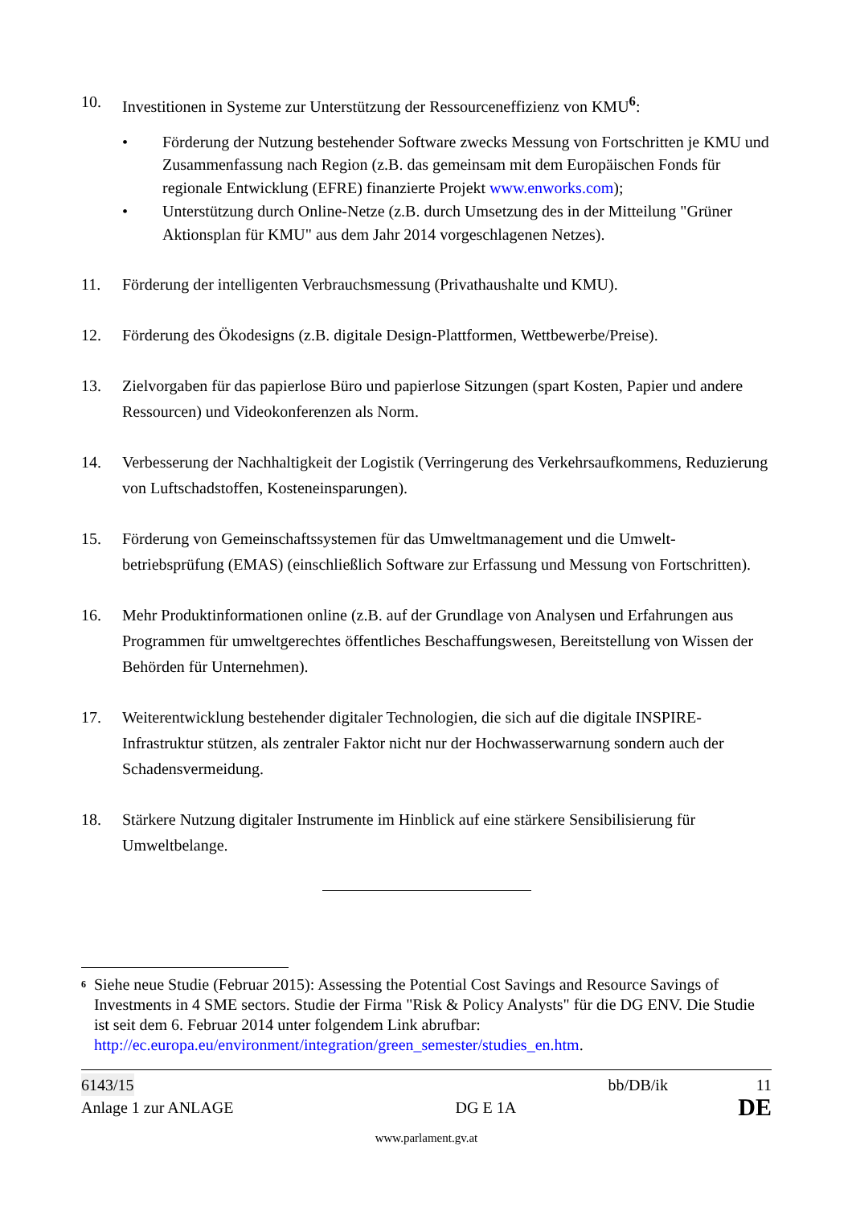10. Investitionen in Systeme zur Unterstützung der Ressourceneffizienz von KMU<sup>6</sup>:
• Förderung der Nutzung bestehender Software zwecks Messung von Fortschritten je KMU und Zusammenfassung nach Region (z.B. das gemeinsam mit dem Europäischen Fonds für regionale Entwicklung (EFRE) finanzierte Projekt www.enworks.com);
• Unterstützung durch Online-Netze (z.B. durch Umsetzung des in der Mitteilung "Grüner Aktionsplan für KMU" aus dem Jahr 2014 vorgeschlagenen Netzes).
11. Förderung der intelligenten Verbrauchsmessung (Privathaushalte und KMU).
12. Förderung des Ökodesigns (z.B. digitale Design-Plattformen, Wettbewerbe/Preise).
13. Zielvorgaben für das papierlose Büro und papierlose Sitzungen (spart Kosten, Papier und andere Ressourcen) und Videokonferenzen als Norm.
14. Verbesserung der Nachhaltigkeit der Logistik (Verringerung des Verkehrsaufkommens, Reduzierung von Luftschadstoffen, Kosteneinsparungen).
15. Förderung von Gemeinschaftssystemen für das Umweltmanagement und die Umwelt­betriebsprüfung (EMAS) (einschließlich Software zur Erfassung und Messung von Fortschritten).
16. Mehr Produktinformationen online (z.B. auf der Grundlage von Analysen und Erfahrungen aus Programmen für umweltgerechtes öffentliches Beschaffungswesen, Bereitstellung von Wissen der Behörden für Unternehmen).
17. Weiterentwicklung bestehender digitaler Technologien, die sich auf die digitale INSPIRE-Infrastruktur stützen, als zentraler Faktor nicht nur der Hochwasserwarnung sondern auch der Schadensvermeidung.
18. Stärkere Nutzung digitaler Instrumente im Hinblick auf eine stärkere Sensibilisierung für Umweltbelange.
6
Siehe neue Studie (Februar 2015): Assessing the Potential Cost Savings and Resource Savings of Investments in 4 SME sectors. Studie der Firma "Risk & Policy Analysts" für die DG ENV. Die Studie ist seit dem 6. Februar 2014 unter folgendem Link abrufbar: http://ec.europa.eu/environment/integration/green_semester/studies_en.htm.
6143/15 bb/DB/ik 11
Anlage 1 zur ANLAGE DG E 1A DE
www.parlament.gv.at